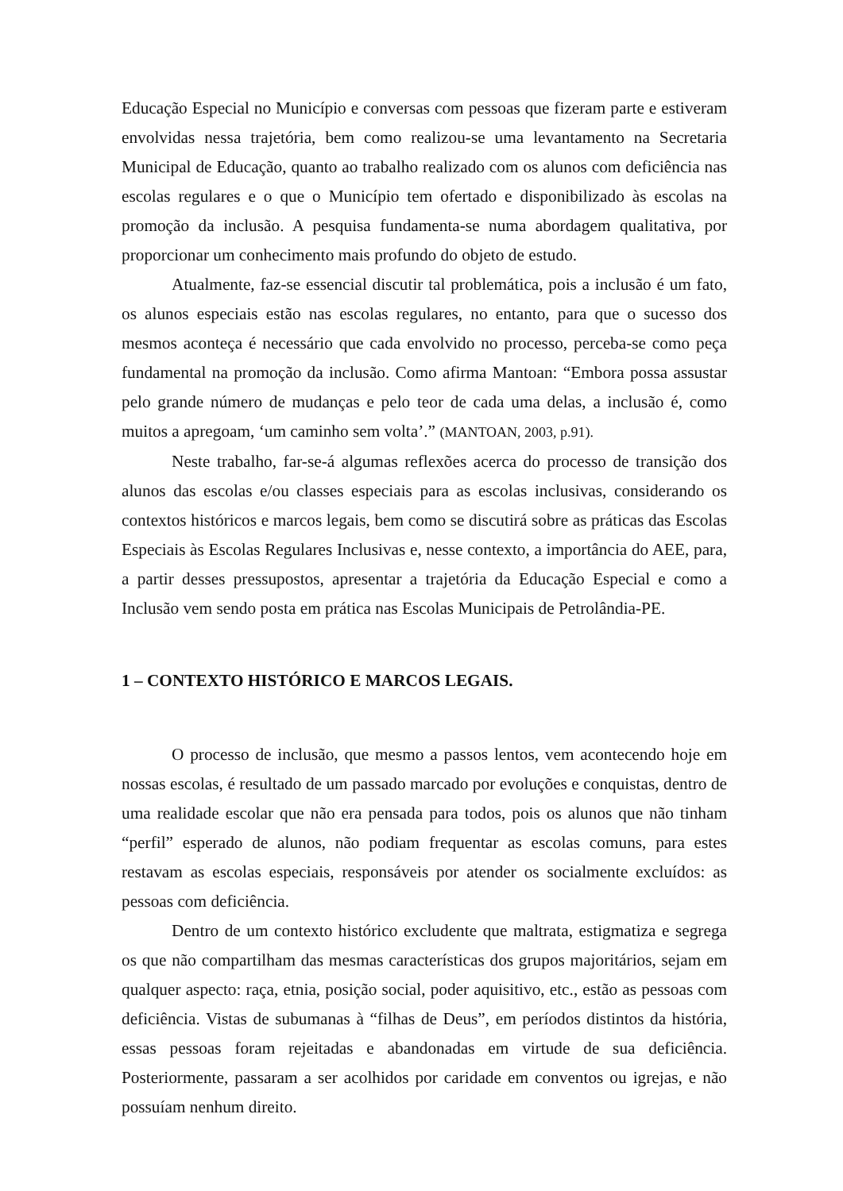Educação Especial no Município e conversas com pessoas que fizeram parte e estiveram envolvidas nessa trajetória, bem como realizou-se uma levantamento na Secretaria Municipal de Educação, quanto ao trabalho realizado com os alunos com deficiência nas escolas regulares e o que o Município tem ofertado e disponibilizado às escolas na promoção da inclusão. A pesquisa fundamenta-se numa abordagem qualitativa, por proporcionar um conhecimento mais profundo do objeto de estudo.
Atualmente, faz-se essencial discutir tal problemática, pois a inclusão é um fato, os alunos especiais estão nas escolas regulares, no entanto, para que o sucesso dos mesmos aconteça é necessário que cada envolvido no processo, perceba-se como peça fundamental na promoção da inclusão. Como afirma Mantoan: “Embora possa assustar pelo grande número de mudanças e pelo teor de cada uma delas, a inclusão é, como muitos a apregoam, ‘um caminho sem volta’.” (MANTOAN, 2003, p.91).
Neste trabalho, far-se-á algumas reflexões acerca do processo de transição dos alunos das escolas e/ou classes especiais para as escolas inclusivas, considerando os contextos históricos e marcos legais, bem como se discutirá sobre as práticas das Escolas Especiais às Escolas Regulares Inclusivas e, nesse contexto, a importância do AEE, para, a partir desses pressupostos, apresentar a trajetória da Educação Especial e como a Inclusão vem sendo posta em prática nas Escolas Municipais de Petrolândia-PE.
1 – CONTEXTO HISTÓRICO E MARCOS LEGAIS.
O processo de inclusão, que mesmo a passos lentos, vem acontecendo hoje em nossas escolas, é resultado de um passado marcado por evoluções e conquistas, dentro de uma realidade escolar que não era pensada para todos, pois os alunos que não tinham “perfil” esperado de alunos, não podiam frequentar as escolas comuns, para estes restavam as escolas especiais, responsáveis por atender os socialmente excluídos: as pessoas com deficiência.
Dentro de um contexto histórico excludente que maltrata, estigmatiza e segrega os que não compartilham das mesmas características dos grupos majoritários, sejam em qualquer aspecto: raça, etnia, posição social, poder aquisitivo, etc., estão as pessoas com deficiência. Vistas de subumanas à “filhas de Deus”, em períodos distintos da história, essas pessoas foram rejeitadas e abandonadas em virtude de sua deficiência. Posteriormente, passaram a ser acolhidos por caridade em conventos ou igrejas, e não possuíam nenhum direito.